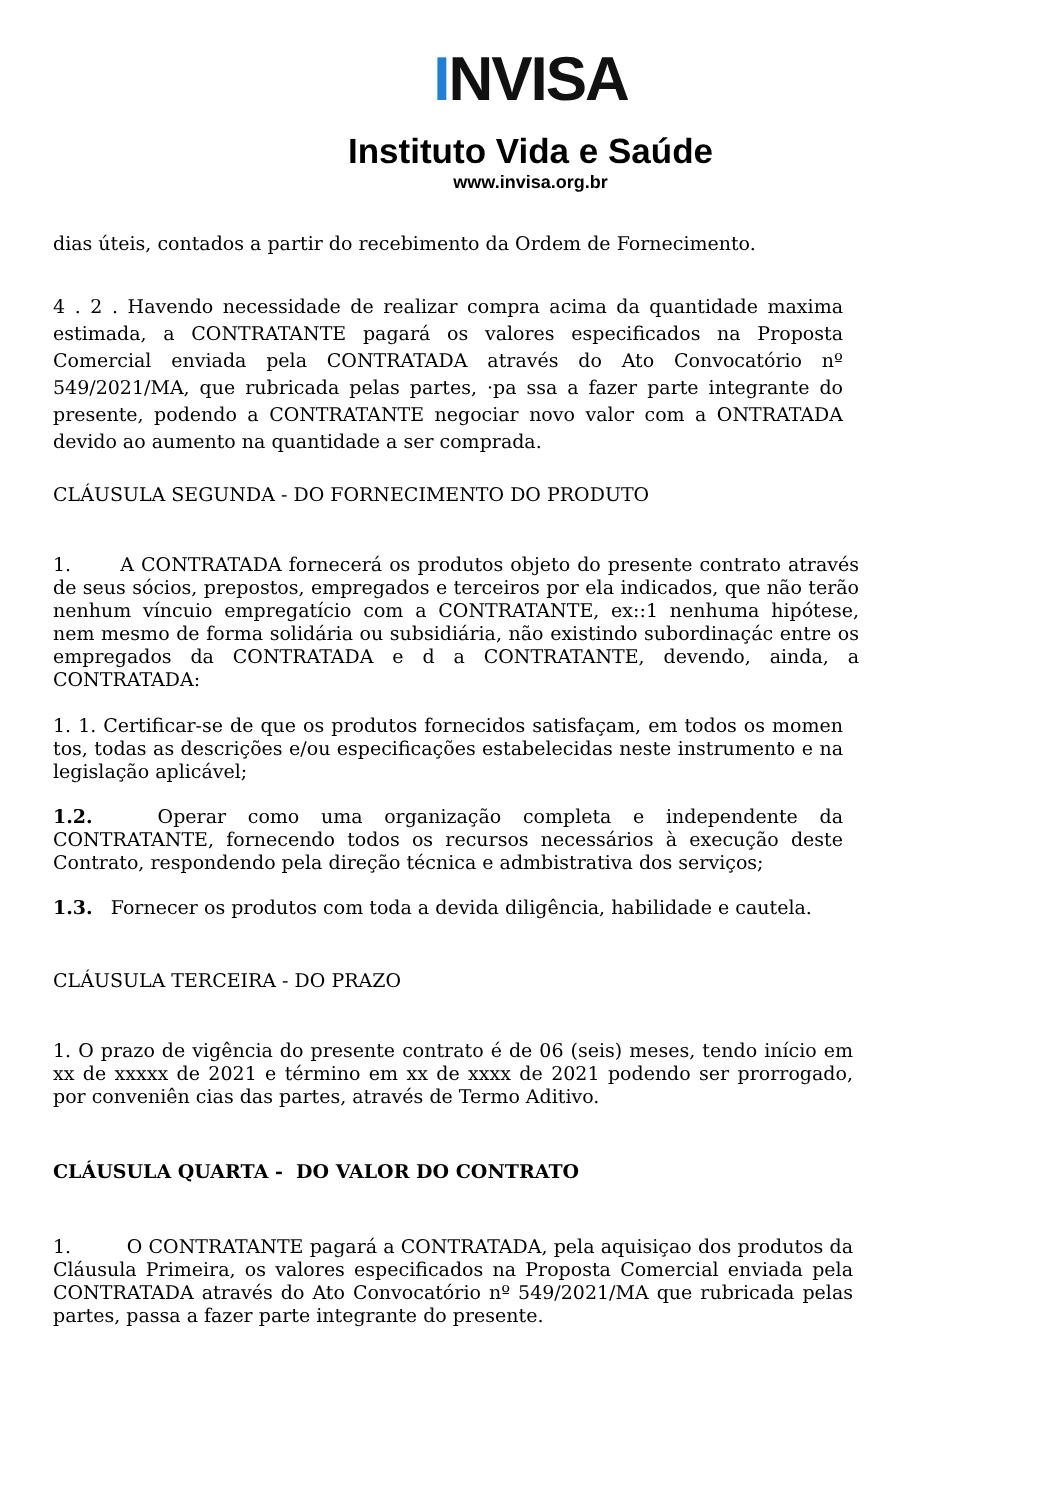INVISA
Instituto Vida e Saúde
www.invisa.org.br
dias úteis, contados a partir do recebimento da Ordem de Fornecimento.
4 . 2 . Havendo necessidade de realizar compra acima da quantidade maxima estimada, a CONTRATANTE pagará os valores especificados na Proposta Comercial enviada pela CONTRATADA através do Ato Convocatório nº 549/2021/MA, que rubricada pelas partes, ·pa ssa a fazer parte integrante do presente, podendo a CONTRATANTE negociar novo valor com a ONTRATADA devido ao aumento na quantidade a ser comprada.
CLÁUSULA SEGUNDA - DO FORNECIMENTO DO PRODUTO
1. A CONTRATADA fornecerá os produtos objeto do presente contrato através de seus sócios, prepostos, empregados e terceiros por ela indicados, que não terão nenhum víncuio empregatício com a CONTRATANTE, ex::1 nenhuma hipótese, nem mesmo de forma solidária ou subsidiária, não existindo subordinaçác entre os empregados da CONTRATADA e d a CONTRATANTE, devendo, ainda, a CONTRATADA:
1. 1. Certificar-se de que os produtos fornecidos satisfaçam, em todos os momen tos, todas as descrições e/ou especificações estabelecidas neste instrumento e na legislação aplicável;
1.2. Operar como uma organização completa e independente da CONTRATANTE, fornecendo todos os recursos necessários à execução deste Contrato, respondendo pela direção técnica e admbistrativa dos serviços;
1.3. Fornecer os produtos com toda a devida diligência, habilidade e cautela.
CLÁUSULA TERCEIRA - DO PRAZO
1. O prazo de vigência do presente contrato é de 06 (seis) meses, tendo início em xx de xxxxx de 2021 e término em xx de xxxx de 2021 podendo ser prorrogado, por conveniên cias das partes, através de Termo Aditivo.
CLÁUSULA QUARTA - DO VALOR DO CONTRATO
1. O CONTRATANTE pagará a CONTRATADA, pela aquisiçao dos produtos da Cláusula Primeira, os valores especificados na Proposta Comercial enviada pela CONTRATADA através do Ato Convocatório nº 549/2021/MA que rubricada pelas partes, passa a fazer parte integrante do presente.